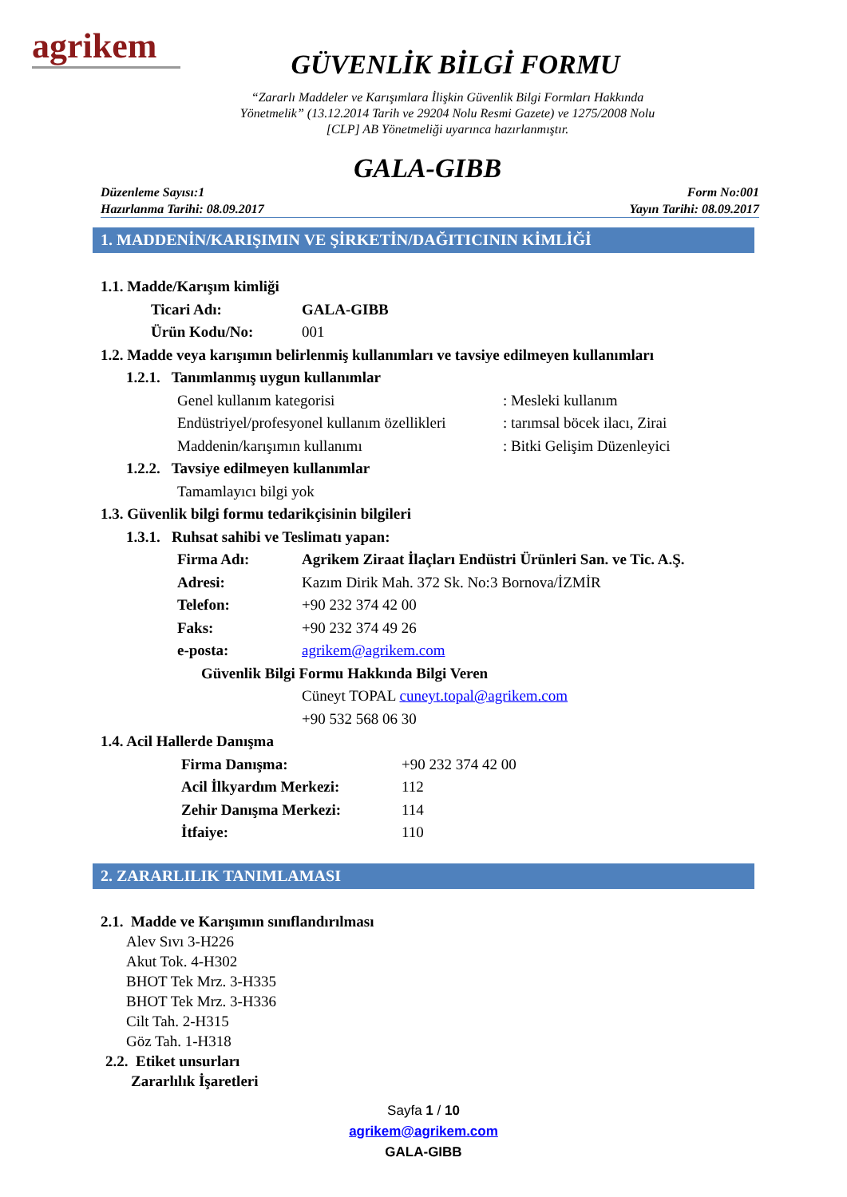agrikem
GÜVENLİK BİLGİ FORMU
“Zararlı Maddeler ve Karışımlara İlişkin Güvenlik Bilgi Formları Hakkında
Yönetmelik” (13.12.2014 Tarih ve 29204 Nolu Resmi Gazete) ve 1275/2008 Nolu
[CLP] AB Yönetmeliği uyarınca hazırlanmıştır.
GALA-GIBB
Düzenleme Sayısı:1
Hazırlanma Tarihi: 08.09.2017
Form No:001
Yayın Tarihi: 08.09.2017
1. MADDENİN/KARIŞIMIN VE ŞİRKETİN/DAĞITICININ KİMLİĞİ
1.1. Madde/Karışım kimliği
Ticari Adı: GALA-GIBB
Ürün Kodu/No: 001
1.2. Madde veya karışımın belirlenmiş kullanımları ve tavsiye edilmeyen kullanımları
1.2.1. Tanımlanmış uygun kullanımlar
Genel kullanım kategorisi: Mesleki kullanım
Endüstriyel/profesyonel kullanım özellikleri: tarımsal böcek ilacı, Zirai
Maddenin/karışımın kullanımı: Bitki Gelişim Düzenleyici
1.2.2. Tavsiye edilmeyen kullanımlar
Tamamlayıcı bilgi yok
1.3. Güvenlik bilgi formu tedarikçisinin bilgileri
1.3.1. Ruhsat sahibi ve Teslimatı yapan:
Firma Adı: Agrikem Ziraat İlaçları Endüstri Ürünleri San. ve Tic. A.Ş.
Adresi: Kazım Dirik Mah. 372 Sk. No:3 Bornova/İZMİR
Telefon: +90 232 374 42 00
Faks: +90 232 374 49 26
e-posta: agrikem@agrikem.com
Güvenlik Bilgi Formu Hakkında Bilgi Veren
Cüneyt TOPAL cuneyt.topal@agrikem.com
+90 532 568 06 30
1.4. Acil Hallerde Danışma
Firma Danışma: +90 232 374 42 00
Acil İlkyardım Merkezi: 112
Zehir Danışma Merkezi: 114
İtfaiye: 110
2. ZARARLILIK TANIMLAMASI
2.1. Madde ve Karışımın sınıflandırılması
Alev Sıvı 3-H226
Akut Tok. 4-H302
BHOT Tek Mrz. 3-H335
BHOT Tek Mrz. 3-H336
Cilt Tah. 2-H315
Göz Tah. 1-H318
2.2. Etiket unsurları
Zararlılık İşaretleri
Sayfa 1 / 10
agrikem@agrikem.com
GALA-GIBB